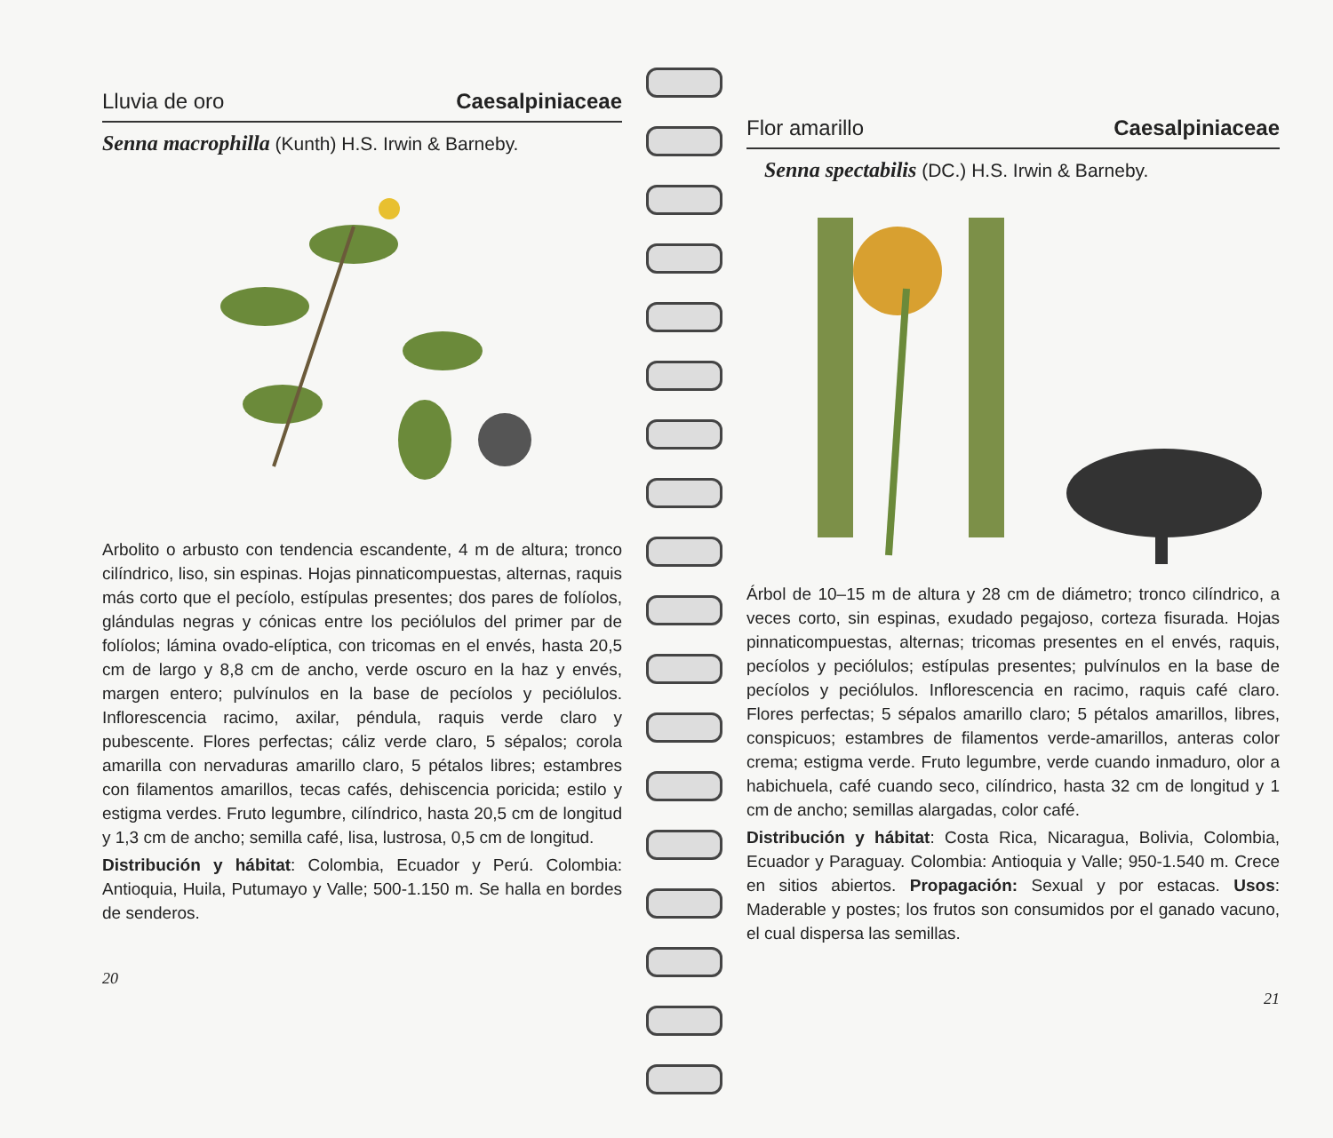Lluvia de oro Caesalpiniaceae
Senna macrophilla (Kunth) H.S. Irwin & Barneby.
Arbolito o arbusto con tendencia escandente, 4 m de altura; tronco cilíndrico, liso, sin espinas. Hojas pinnaticompuestas, alternas, raquis más corto que el pecíolo, estípulas presentes; dos pares de folíolos, glándulas negras y cónicas entre los peciólulos del primer par de folíolos; lámina ovado-elíptica, con tricomas en el envés, hasta 20,5 cm de largo y 8,8 cm de ancho, verde oscuro en la haz y envés, margen entero; pulvínulos en la base de pecíolos y peciólulos. Inflorescencia racimo, axilar, péndula, raquis verde claro y pubescente. Flores perfectas; cáliz verde claro, 5 sépalos; corola amarilla con nervaduras amarillo claro, 5 pétalos libres; estambres con filamentos amarillos, tecas cafés, dehiscencia poricida; estilo y estigma verdes. Fruto legumbre, cilíndrico, hasta 20,5 cm de longitud y 1,3 cm de ancho; semilla café, lisa, lustrosa, 0,5 cm de longitud.
Distribución y hábitat: Colombia, Ecuador y Perú. Colombia: Antioquia, Huila, Putumayo y Valle; 500-1.150 m. Se halla en bordes de senderos.
20
Flor amarillo Caesalpiniaceae
Senna spectabilis (DC.) H.S. Irwin & Barneby.
Árbol de 10–15 m de altura y 28 cm de diámetro; tronco cilíndrico, a veces corto, sin espinas, exudado pegajoso, corteza fisurada. Hojas pinnaticompuestas, alternas; tricomas presentes en el envés, raquis, pecíolos y peciólulos; estípulas presentes; pulvínulos en la base de pecíolos y peciólulos. Inflorescencia en racimo, raquis café claro. Flores perfectas; 5 sépalos amarillo claro; 5 pétalos amarillos, libres, conspicuos; estambres de filamentos verde-amarillos, anteras color crema; estigma verde. Fruto legumbre, verde cuando inmaduro, olor a habichuela, café cuando seco, cilíndrico, hasta 32 cm de longitud y 1 cm de ancho; semillas alargadas, color café.
Distribución y hábitat: Costa Rica, Nicaragua, Bolivia, Colombia, Ecuador y Paraguay. Colombia: Antioquia y Valle; 950-1.540 m. Crece en sitios abiertos. Propagación: Sexual y por estacas. Usos: Maderable y postes; los frutos son consumidos por el ganado vacuno, el cual dispersa las semillas.
21